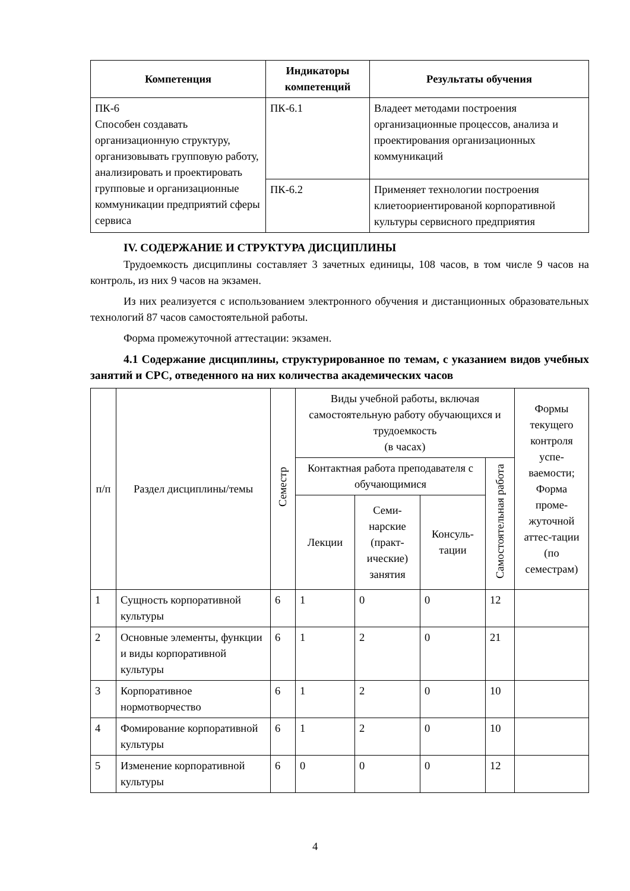| Компетенция | Индикаторы компетенций | Результаты обучения |
| --- | --- | --- |
| ПК-6 Способен создавать организационную структуру, организовывать групповую работу, анализировать и проектировать групповые и организационные коммуникации предприятий сферы сервиса | ПК-6.1 | Владеет методами построения организационные процессов, анализа и проектирования организационных коммуникаций |
| | ПК-6.2 | Применяет технологии построения клиетоориентированой корпоративной культуры сервисного предприятия |
IV. СОДЕРЖАНИЕ И СТРУКТУРА ДИСЦИПЛИНЫ
Трудоемкость дисциплины составляет 3 зачетных единицы, 108 часов, в том числе 9 часов на контроль, из них 9 часов на экзамен.
Из них реализуется с использованием электронного обучения и дистанционных образовательных технологий 87 часов самостоятельной работы.
Форма промежуточной аттестации: экзамен.
4.1 Содержание дисциплины, структурированное по темам, с указанием видов учебных занятий и СРС, отведенного на них количества академических часов
| п/п | Раздел дисциплины/темы | Семестр | Виды учебной работы, включая самостоятельную работу обучающихся и трудоемкость (в часах) | | | | Формы текущего контроля успе-ваемости; Форма проме-жуточной аттес-тации (по семестрам) |
| --- | --- | --- | --- | --- | --- | --- | --- |
| | | | Контактная работа преподавателя с обучающимися | | | Самостоятельная работа | |
| | | | Лекции | Семи-нарские (практ-ические) занятия | Консуль-тации | | |
| 1 | Сущность корпоративной культуры | 6 | 1 | 0 | 0 | 12 | |
| 2 | Основные элементы, функции и виды корпоративной культуры | 6 | 1 | 2 | 0 | 21 | |
| 3 | Корпоративное нормотворчество | 6 | 1 | 2 | 0 | 10 | |
| 4 | Фомирование корпоративной культуры | 6 | 1 | 2 | 0 | 10 | |
| 5 | Изменение корпоративной культуры | 6 | 0 | 0 | 0 | 12 | |
4